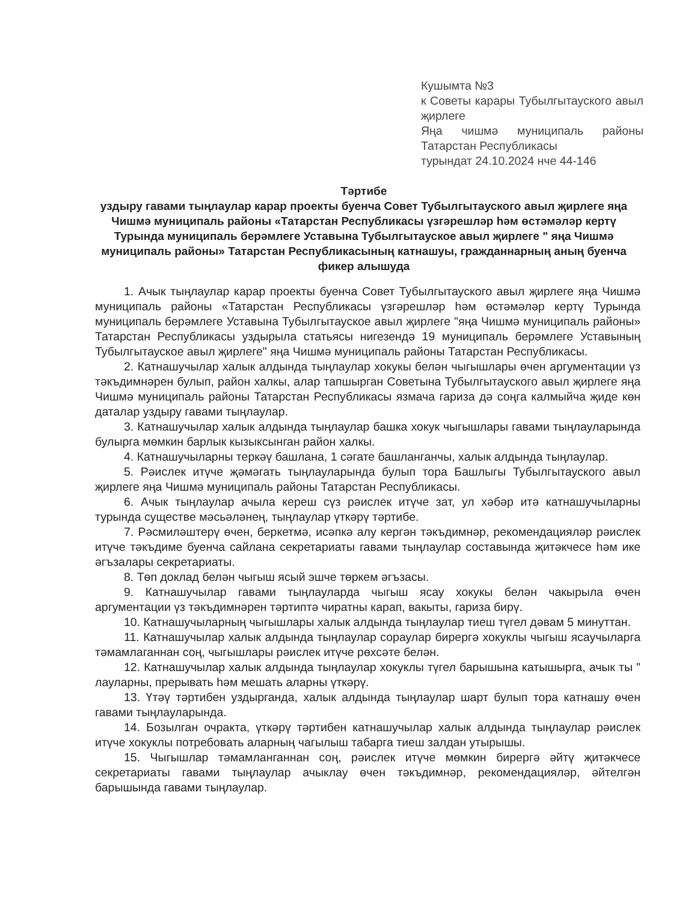Кушымта №3
к Советы карары Тубылгытауского авыл җирлеге
Яңа чишмә муниципаль районы Татарстан Республикасы
турындат 24.10.2024 нче 44-146
Тәртибе
уздыру гавами тыңлаулар карар проекты буенча Совет Тубылгытауского авыл җирлеге яңа Чишмә муниципаль районы «Татарстан Республикасы үзгәрешләр һәм өстәмәләр кертү Турында муниципаль берәмлеге Уставына Тубылгытауское авыл җирлеге " яңа Чишмә муниципаль районы» Татарстан Республикасының катнашуы, гражданнарның аның буенча фикер алышуда
1. Ачык тыңлаулар карар проекты буенча Совет Тубылгытауского авыл җирлеге яңа Чишмә муниципаль районы «Татарстан Республикасы үзгәрешләр һәм өстәмәләр кертү Турында муниципаль берәмлеге Уставына Тубылгытауское авыл җирлеге "яңа Чишмә муниципаль районы» Татарстан Республикасы уздырыла статьясы нигезендә 19 муниципаль берәмлеге Уставының Тубылгытауское авыл җирлеге" яңа Чишмә муниципаль районы Татарстан Республикасы.
2. Катнашучылар халык алдында тыңлаулар хокукы белән чыгышлары өчен аргументации үз тәкъдимнәрен булып, район халкы, алар тапшырган Советына Тубылгытауского авыл җирлеге яңа Чишмә муниципаль районы Татарстан Республикасы язмача гариза дә соңга калмыйча җиде көн даталар уздыру гавами тыңлаулар.
3. Катнашучылар халык алдында тыңлаулар башка хокук чыгышлары гавами тыңлауларында булырга мөмкин барлык кызыксынган район халкы.
4. Катнашучыларны теркәү башлана, 1 сәгате башланганчы, халык алдында тыңлаулар.
5. Рәислек итүче җәмәгать тыңлауларында булып тора Башлыгы Тубылгытауского авыл җирлеге яңа Чишмә муниципаль районы Татарстан Республикасы.
6. Ачык тыңлаулар ачыла кереш сүз рәислек итүче зат, ул хәбәр итә катнашучыларны турында существе мәсьәләнең, тыңлаулар үткәрү тәртибе.
7. Рәсмиләштерү өчен, беркетмә, исәпкә алу кергән тәкъдимнәр, рекомендацияләр рәислек итүче тәкъдиме буенча сайлана секретариаты гавами тыңлаулар составында җитәкчесе һәм ике әгъзалары секретариаты.
8. Төп доклад белән чыгыш ясый эшче төркем әгъзасы.
9. Катнашучылар гавами тыңлауларда чыгыш ясау хокукы белән чакырыла өчен аргументации үз тәкъдимнәрен тәртиптә чиратны карап, вакыты, гариза бирү.
10. Катнашучыларның чыгышлары халык алдында тыңлаулар тиеш түгел дәвам 5 минуттан.
11. Катнашучылар халык алдында тыңлаулар сораулар бирергә хокуклы чыгыш ясаучыларга тәмамлаганнан соң, чыгышлары рәислек итүче рөхсәте белән.
12. Катнашучылар халык алдында тыңлаулар хокуклы түгел барышына катышырга, ачык ты " лауларны, прерывать һәм мешать аларны үткәрү.
13. Үтәү тәртибен уздырганда, халык алдында тыңлаулар шарт булып тора катнашу өчен гавами тыңлауларында.
14. Бозылган очракта, үткәрү тәртибен катнашучылар халык алдында тыңлаулар рәислек итүче хокуклы потребовать аларның чагылыш табарга тиеш залдан утырышы.
15. Чыгышлар тәмамланганнан соң, рәислек итүче мөмкин бирергә әйтү җитәкчесе секретариаты гавами тыңлаулар ачыклау өчен тәкъдимнәр, рекомендацияләр, әйтелгән барышында гавами тыңлаулар.